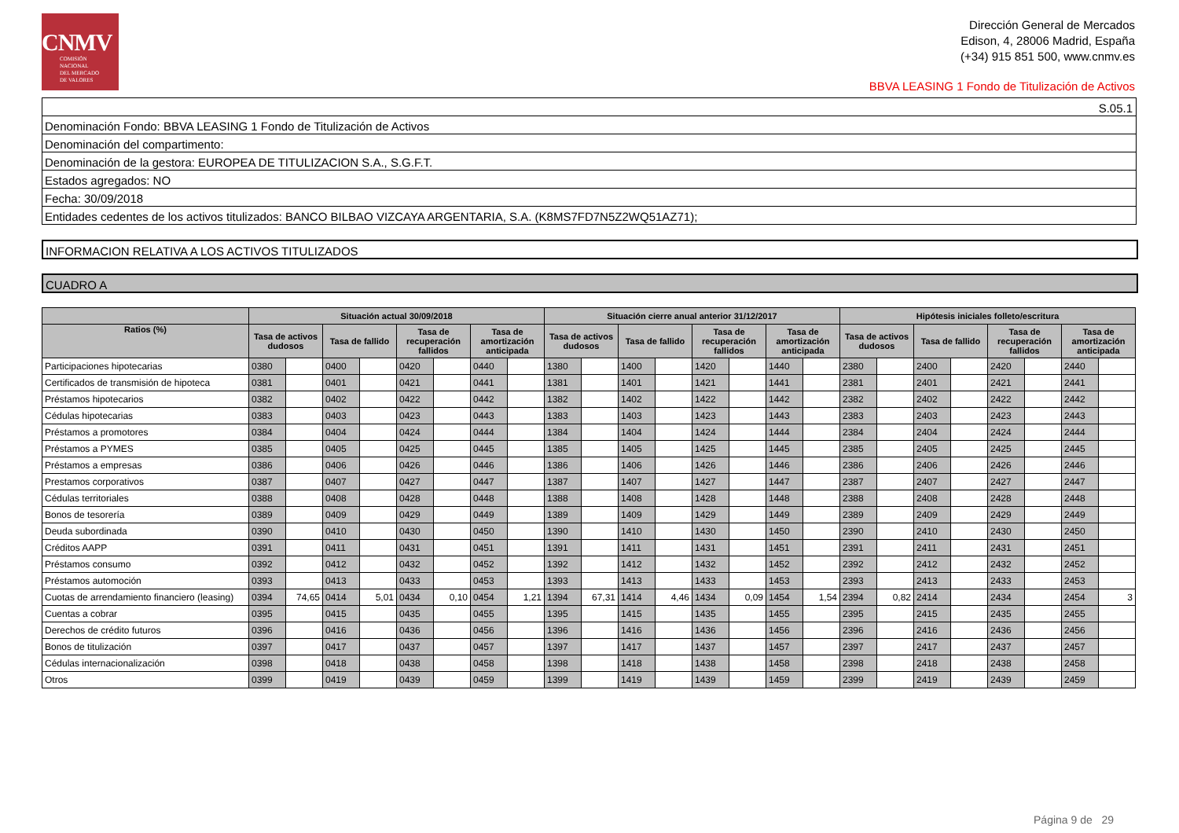CNMV
COMISIÓN
NACIONAL
DEL MERCADO
DE VALORES
Dirección General de Mercados
Edison, 4, 28006 Madrid, España
(+34) 915 851 500, www.cnmv.es
BBVA LEASING 1 Fondo de Titulización de Activos
S.05.1
Denominación Fondo: BBVA LEASING 1 Fondo de Titulización de Activos
Denominación del compartimento:
Denominación de la gestora: EUROPEA DE TITULIZACION S.A., S.G.F.T.
Estados agregados: NO
Fecha: 30/09/2018
Entidades cedentes de los activos titulizados: BANCO BILBAO VIZCAYA ARGENTARIA, S.A. (K8MS7FD7N5Z2WQ51AZ71);
INFORMACION RELATIVA A LOS ACTIVOS TITULIZADOS
CUADRO A
| | Situación actual 30/09/2018 | | | | | | | | Situación cierre anual anterior 31/12/2017 | | | | | | | | Hipótesis iniciales folleto/escritura | | | | | | | |
| --- | --- | --- | --- | --- | --- | --- | --- | --- | --- | --- | --- | --- | --- | --- | --- | --- | --- | --- | --- | --- | --- | --- | --- | --- |
| Ratios (%) | Tasa de activos dudosos | | Tasa de fallido | | Tasa de recuperación fallidos | | Tasa de amortización anticipada | | Tasa de activos dudosos | | Tasa de fallido | | Tasa de recuperación fallidos | | Tasa de amortización anticipada | | Tasa de activos dudosos | | Tasa de fallido | | Tasa de recuperación fallidos | | Tasa de amortización anticipada | |
| Participaciones hipotecarias | 0380 | | 0400 | | 0420 | | 0440 | | 1380 | | 1400 | | 1420 | | 1440 | | 2380 | | 2400 | | 2420 | | 2440 | |
| Certificados de transmisión de hipoteca | 0381 | | 0401 | | 0421 | | 0441 | | 1381 | | 1401 | | 1421 | | 1441 | | 2381 | | 2401 | | 2421 | | 2441 | |
| Préstamos hipotecarios | 0382 | | 0402 | | 0422 | | 0442 | | 1382 | | 1402 | | 1422 | | 1442 | | 2382 | | 2402 | | 2422 | | 2442 | |
| Cédulas hipotecarias | 0383 | | 0403 | | 0423 | | 0443 | | 1383 | | 1403 | | 1423 | | 1443 | | 2383 | | 2403 | | 2423 | | 2443 | |
| Préstamos a promotores | 0384 | | 0404 | | 0424 | | 0444 | | 1384 | | 1404 | | 1424 | | 1444 | | 2384 | | 2404 | | 2424 | | 2444 | |
| Préstamos a PYMES | 0385 | | 0405 | | 0425 | | 0445 | | 1385 | | 1405 | | 1425 | | 1445 | | 2385 | | 2405 | | 2425 | | 2445 | |
| Préstamos a empresas | 0386 | | 0406 | | 0426 | | 0446 | | 1386 | | 1406 | | 1426 | | 1446 | | 2386 | | 2406 | | 2426 | | 2446 | |
| Prestamos corporativos | 0387 | | 0407 | | 0427 | | 0447 | | 1387 | | 1407 | | 1427 | | 1447 | | 2387 | | 2407 | | 2427 | | 2447 | |
| Cédulas territoriales | 0388 | | 0408 | | 0428 | | 0448 | | 1388 | | 1408 | | 1428 | | 1448 | | 2388 | | 2408 | | 2428 | | 2448 | |
| Bonos de tesorería | 0389 | | 0409 | | 0429 | | 0449 | | 1389 | | 1409 | | 1429 | | 1449 | | 2389 | | 2409 | | 2429 | | 2449 | |
| Deuda subordinada | 0390 | | 0410 | | 0430 | | 0450 | | 1390 | | 1410 | | 1430 | | 1450 | | 2390 | | 2410 | | 2430 | | 2450 | |
| Créditos AAPP | 0391 | | 0411 | | 0431 | | 0451 | | 1391 | | 1411 | | 1431 | | 1451 | | 2391 | | 2411 | | 2431 | | 2451 | |
| Préstamos consumo | 0392 | | 0412 | | 0432 | | 0452 | | 1392 | | 1412 | | 1432 | | 1452 | | 2392 | | 2412 | | 2432 | | 2452 | |
| Préstamos automoción | 0393 | | 0413 | | 0433 | | 0453 | | 1393 | | 1413 | | 1433 | | 1453 | | 2393 | | 2413 | | 2433 | | 2453 | |
| Cuotas de arrendamiento financiero (leasing) | 0394 | 74,65 | 0414 | 5,01 | 0434 | 0,10 | 0454 | 1,21 | 1394 | 67,31 | 1414 | 4,46 | 1434 | 0,09 | 1454 | 1,54 | 2394 | 0,82 | 2414 | | 2434 | | 2454 | 3 |
| Cuentas a cobrar | 0395 | | 0415 | | 0435 | | 0455 | | 1395 | | 1415 | | 1435 | | 1455 | | 2395 | | 2415 | | 2435 | | 2455 | |
| Derechos de crédito futuros | 0396 | | 0416 | | 0436 | | 0456 | | 1396 | | 1416 | | 1436 | | 1456 | | 2396 | | 2416 | | 2436 | | 2456 | |
| Bonos de titulización | 0397 | | 0417 | | 0437 | | 0457 | | 1397 | | 1417 | | 1437 | | 1457 | | 2397 | | 2417 | | 2437 | | 2457 | |
| Cédulas internacionalización | 0398 | | 0418 | | 0438 | | 0458 | | 1398 | | 1418 | | 1438 | | 1458 | | 2398 | | 2418 | | 2438 | | 2458 | |
| Otros | 0399 | | 0419 | | 0439 | | 0459 | | 1399 | | 1419 | | 1439 | | 1459 | | 2399 | | 2419 | | 2439 | | 2459 | |
Página 9 de 29